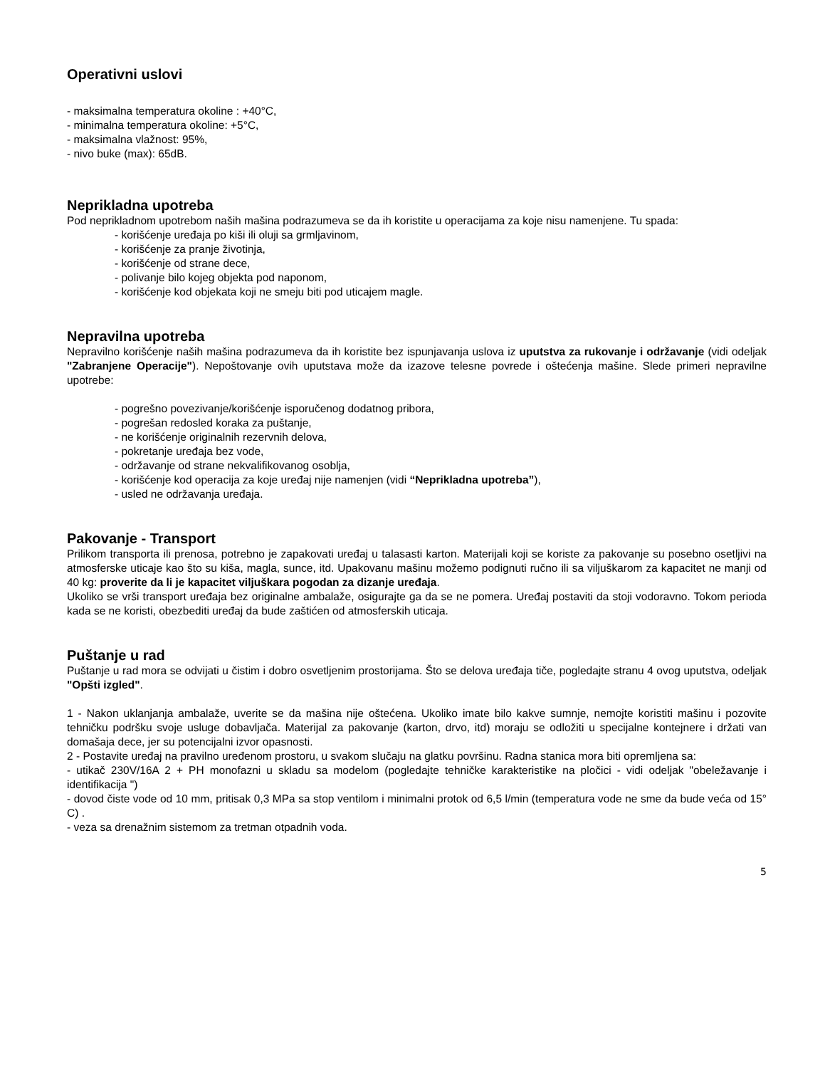Operativni uslovi
- maksimalna temperatura okoline : +40°C,
- minimalna temperatura okoline: +5°C,
- maksimalna vlažnost: 95%,
- nivo buke (max): 65dB.
Neprikladna upotreba
Pod neprikladnom upotrebom naših mašina podrazumeva se da ih koristite u operacijama za koje nisu namenjene. Tu spada:
- korišćenje uređaja po kiši ili oluji sa grmljavinom,
- korišćenje za pranje životinja,
- korišćenje od strane dece,
- polivanje bilo kojeg objekta pod naponom,
- korišćenje kod objekata koji ne smeju biti pod uticajem magle.
Nepravilna upotreba
Nepravilno korišćenje naših mašina podrazumeva da ih koristite bez ispunjavanja uslova iz uputstva za rukovanje i održavanje (vidi odeljak "Zabranjene Operacije"). Nepoštovanje ovih uputstava može da izazove telesne povrede i oštećenja mašine. Slede primeri nepravilne upotrebe:
- pogrešno povezivanje/korišćenje isporučenog dodatnog pribora,
- pogrešan redosled koraka za puštanje,
- ne korišćenje originalnih rezervnih delova,
- pokretanje uređaja bez vode,
- održavanje od strane nekvalifikovanog osoblja,
- korišćenje kod operacija za koje uređaj nije namenjen (vidi “Neprikladna upotreba”),
- usled ne održavanja uređaja.
Pakovanje - Transport
Prilikom transporta ili prenosa, potrebno je zapakovati uređaj u talasasti karton. Materijali koji se koriste za pakovanje su posebno osetljivi na atmosferske uticaje kao što su kiša, magla, sunce, itd. Upakovanu mašinu možemo podignuti ručno ili sa viljuškarom za kapacitet ne manji od 40 kg: proverite da li je kapacitet viljuškara pogodan za dizanje uređaja.
Ukoliko se vrši transport uređaja bez originalne ambalaže, osigurajte ga da se ne pomera. Uređaj postaviti da stoji vodoravno. Tokom perioda kada se ne koristi, obezbediti uređaj da bude zaštićen od atmosferskih uticaja.
Puštanje u rad
Puštanje u rad mora se odvijati u čistim i dobro osvetljenim prostorijama. Što se delova uređaja tiče, pogledajte stranu 4 ovog uputstva, odeljak "Opšti izgled".
1 - Nakon uklanjanja ambalaže, uverite se da mašina nije oštećena. Ukoliko imate bilo kakve sumnje, nemojte koristiti mašinu i pozovite tehničku podršku svoje usluge dobavljača. Materijal za pakovanje (karton, drvo, itd) moraju se odložiti u specijalne kontejnere i držati van domašaja dece, jer su potencijalni izvor opasnosti.
2 - Postavite uređaj na pravilno uređenom prostoru, u svakom slučaju na glatku površinu. Radna stanica mora biti opremljena sa:
- utikač 230V/16A 2 + PH monofazni u skladu sa modelom (pogledajte tehničke karakteristike na pločici - vidi odeljak "obeležavanje i identifikacija ")
- dovod čiste vode od 10 mm, pritisak 0,3 MPa sa stop ventilom i minimalni protok od 6,5 l/min (temperatura vode ne sme da bude veća od 15° C) .
- veza sa drenažnim sistemom za tretman otpadnih voda.
5